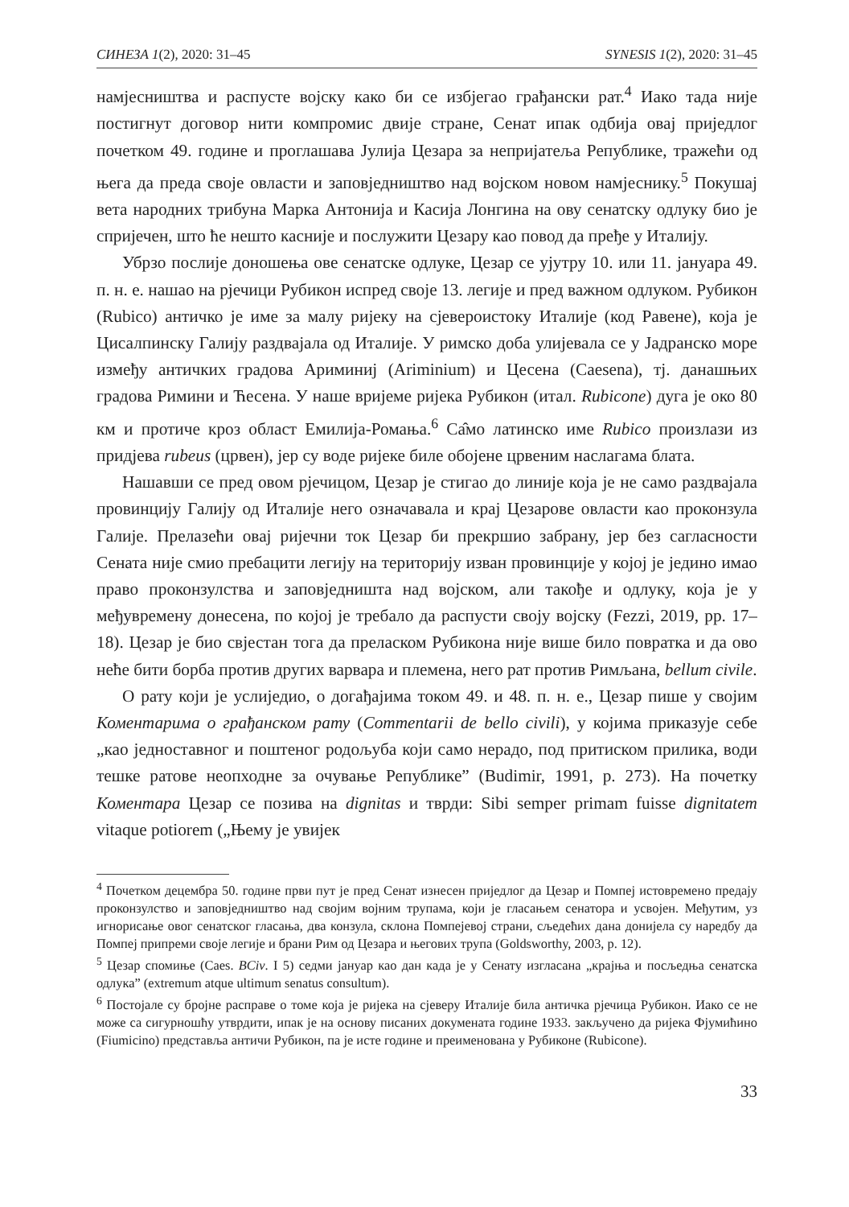СИНЕЗА 1(2), 2020: 31–45 SYNESIS 1(2), 2020: 31–45
намјесништва и распусте војску како би се избјегао грађански рат.<sup>4</sup> Иако тада није постигнут договор нити компромис двије стране, Сенат ипак одбија овај приједлог почетком 49. године и проглашава Јулија Цезара за непријатеља Републике, тражећи од њега да преда своје овласти и заповједништво над војском новом намјеснику.<sup>5</sup> Покушај вета народних трибуна Марка Антонија и Касија Лонгина на ову сенатску одлуку био је спријечен, што ће нешто касније и послужити Цезару као повод да пређе у Италију.
Убрзо послије доношења ове сенатске одлуке, Цезар се ујутру 10. или 11. јануара 49. п. н. е. нашао на рјечици Рубикон испред своје 13. легије и пред важном одлуком. Рубикон (Rubico) античко је име за малу ријеку на сјевероистоку Италије (код Равене), која је Цисалпинску Галију раздвајала од Италије. У римско доба улијевала се у Јадранско море између античких градова Ариминиј (Ariminium) и Цесена (Caesena), тј. данашњих градова Римини и Ћесена. У наше вријеме ријека Рубикон (итал. Rubicone) дуга је око 80 км и протиче кроз област Емилија-Ромања.<sup>6</sup> Са̂мо латинско име Rubico произлази из придјева rubeus (црвен), јер су воде ријеке биле обојене црвеним наслагама блата.
Нашавши се пред овом рјечицом, Цезар је стигао до линије која је не само раздвајала провинцију Галију од Италије него означавала и крај Цезарове овласти као проконзула Галије. Прелазећи овај ријечни ток Цезар би прекршио забрану, јер без сагласности Сената није смио пребацити легију на територију изван провинције у којој је једино имао право проконзулства и заповједништа над војском, али такође и одлуку, која је у међувремену донесена, по којој је требало да распусти своју војску (Fezzi, 2019, pp. 17–18). Цезар је био свјестан тога да преласком Рубикона није више било повратка и да ово неће бити борба против других варвара и племена, него рат против Римљана, bellum civile.
О рату који је услиједио, о догађајима током 49. и 48. п. н. е., Цезар пише у својим Коментарима о грађанском рату (Commentarii de bello civili), у којима приказује себе „као једноставног и поштеног родољуба који само нерадо, под притиском прилика, води тешке ратове неопходне за очување Републике” (Budimir, 1991, p. 273). На почетку Коментара Цезар се позива на dignitas и тврди: Sibi semper primam fuisse dignitatem vitaque potiorem („Њему је увијек
<sup>4</sup> Почетком децембра 50. године први пут је пред Сенат изнесен приједлог да Цезар и Помпеј истовремено предају проконзулство и заповједништво над својим војним трупама, који је гласањем сенатора и усвојен. Међутим, уз игнорисање овог сенатског гласања, два конзула, склона Помпејевој страни, сљедећих дана донијела су наредбу да Помпеј припреми своје легије и брани Рим од Цезара и његових трупа (Goldsworthy, 2003, p. 12).
<sup>5</sup> Цезар спомиње (Caes. BCiv. I 5) седми јануар као дан када је у Сенату изгласана „крајња и посљедња сенатска одлука” (extremum atque ultimum senatus consultum).
<sup>6</sup> Постојале су бројне расправе о томе која је ријека на сјеверу Италије била античка рјечица Рубикон. Иако се не може са сигурношћу утврдити, ипак је на основу писаних докумената године 1933. закључено да ријека Фјумићино (Fiumicino) представља античи Рубикон, па је исте године и преименована у Рубиконе (Rubicone).
33